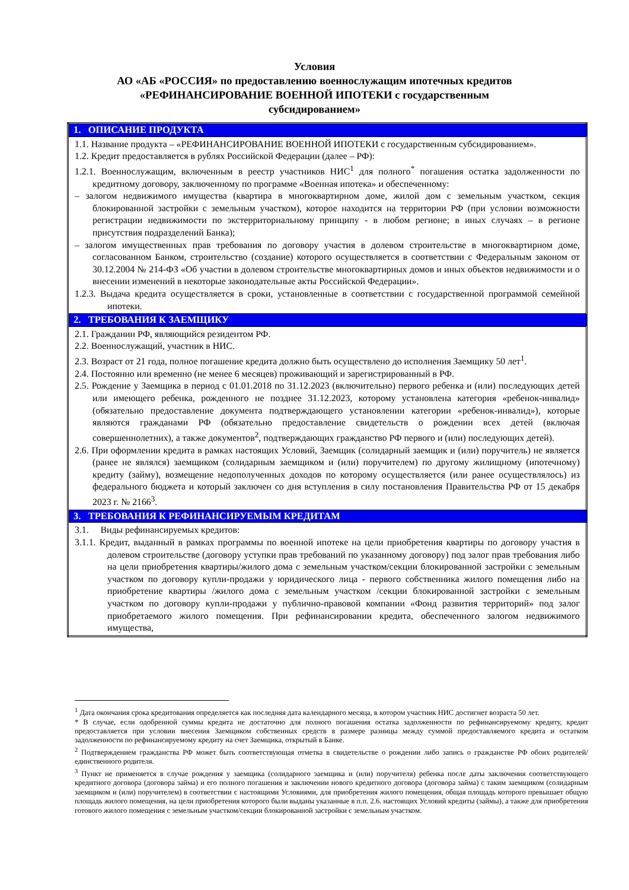Условия
АО «АБ «РОССИЯ» по предоставлению военнослужащим ипотечных кредитов
«РЕФИНАНСИРОВАНИЕ ВОЕННОЙ ИПОТЕКИ с государственным
субсидированием»
| 1. ОПИСАНИЕ ПРОДУКТА |
| --- |
| 1.1. Название продукта – «РЕФИНАНСИРОВАНИЕ ВОЕННОЙ ИПОТЕКИ с государственным субсидированием». 1.2. Кредит предоставляется в рублях Российской Федерации (далее – РФ): 1.2.1. Военнослужащим, включенным в реестр участников НИС<sup>1</sup> для полного<sup>*</sup> погашения остатка задолженности по кредитному договору, заключенному по программе «Военная ипотека» и обеспеченному: – залогом недвижимого имущества (квартира в многоквартирном доме, жилой дом с земельным участком, секция блокированной застройки с земельным участком), которое находится на территории РФ (при условии возможности регистрации недвижимости по экстерриториальному принципу - в любом регионе; в иных случаях – в регионе присутствия подразделений Банка); – залогом имущественных прав требования по договору участия в долевом строительстве в многоквартирном доме, согласованном Банком, строительство (создание) которого осуществляется в соответствии с Федеральным законом от 30.12.2004 № 214-ФЗ «Об участии в долевом строительстве многоквартирных домов и иных объектов недвижимости и о внесении изменений в некоторые законодательные акты Российской Федерации». 1.2.3. Выдача кредита осуществляется в сроки, установленные в соответствии с государственной программой семейной ипотеки. |
| 2. ТРЕБОВАНИЯ К ЗАЕМЩИКУ |
| 2.1. Гражданин РФ, являющийся резидентом РФ. 2.2. Военнослужащий, участник в НИС. 2.3. Возраст от 21 года, полное погашение кредита должно быть осуществлено до исполнения Заемщику 50 лет<sup>1</sup>. 2.4. Постоянно или временно (не менее 6 месяцев) проживающий и зарегистрированный в РФ. 2.5. Рождение у Заемщика в период с 01.01.2018 по 31.12.2023 (включительно) первого ребенка и (или) последующих детей или имеющего ребенка, рожденного не позднее 31.12.2023, которому установлена категория «ребенок-инвалид» (обязательно предоставление документа подтверждающего установлении категории «ребенок-инвалид»), которые являются гражданами РФ (обязательно предоставление свидетельств о рождении всех детей (включая совершеннолетних), а также документов<sup>2</sup>, подтверждающих гражданство РФ первого и (или) последующих детей). 2.6. При оформлении кредита в рамках настоящих Условий, Заемщик (солидарный заемщик и (или) поручитель) не является (ранее не являлся) заемщиком (солидарным заемщиком и (или) поручителем) по другому жилищному (ипотечному) кредиту (займу), возмещение недополученных доходов по которому осуществляется (или ранее осуществлялось) из федерального бюджета и который заключен со дня вступления в силу постановления Правительства РФ от 15 декабря 2023 г. № 2166<sup>3</sup>. |
| 3. ТРЕБОВАНИЯ К РЕФИНАНСИРУЕМЫМ КРЕДИТАМ |
| 3.1. Виды рефинансируемых кредитов: 3.1.1. Кредит, выданный в рамках программы по военной ипотеке на цели приобретения квартиры по договору участия в долевом строительстве (договору уступки прав требований по указанному договору) под залог прав требования либо на цели приобретения квартиры/жилого дома с земельным участком/секции блокированной застройки с земельным участком по договору купли-продажи у юридического лица - первого собственника жилого помещения либо на приобретение квартиры /жилого дома с земельным участком /секции блокированной застройки с земельным участком по договору купли-продажи у публично-правовой компании «Фонд развития территорий» под залог приобретаемого жилого помещения. При рефинансировании кредита, обеспеченного залогом недвижимого имущества, |
<sup>1</sup> Дата окончания срока кредитования определяется как последняя дата календарного месяца, в котором участник НИС достигнет возраста 50 лет.
* В случае, если одобренной суммы кредита не достаточно для полного погашения остатка задолженности по рефинансируемому кредиту, кредит предоставляется при условии внесения Заемщиком собственных средств в размере разницы между суммой предоставляемого кредита и остатком задолженности по рефинансируемому кредиту на счет Заемщика, открытый в Банке.
<sup>2</sup> Подтверждением гражданства РФ может быть соответствующая отметка в свидетельстве о рождении либо запись о гражданстве РФ обоих родителей/единственного родителя.
<sup>3</sup> Пункт не применяется в случае рождения у заемщика (солидарного заемщика и (или) поручителя) ребенка после даты заключения соответствующего кредитного договора (договора займа) и его полного погашения и заключении нового кредитного договора (договора займа) с таким заемщиком (солидарным заемщиком и (или) поручителем) в соответствии с настоящими Условиями, для приобретения жилого помещения, общая площадь которого превышает общую площадь жилого помещения, на цели приобретения которого были выданы указанные в п.п. 2.6. настоящих Условий кредиты (займы), а также для приобретения готового жилого помещения с земельным участком/секции блокированной застройки с земельным участком.